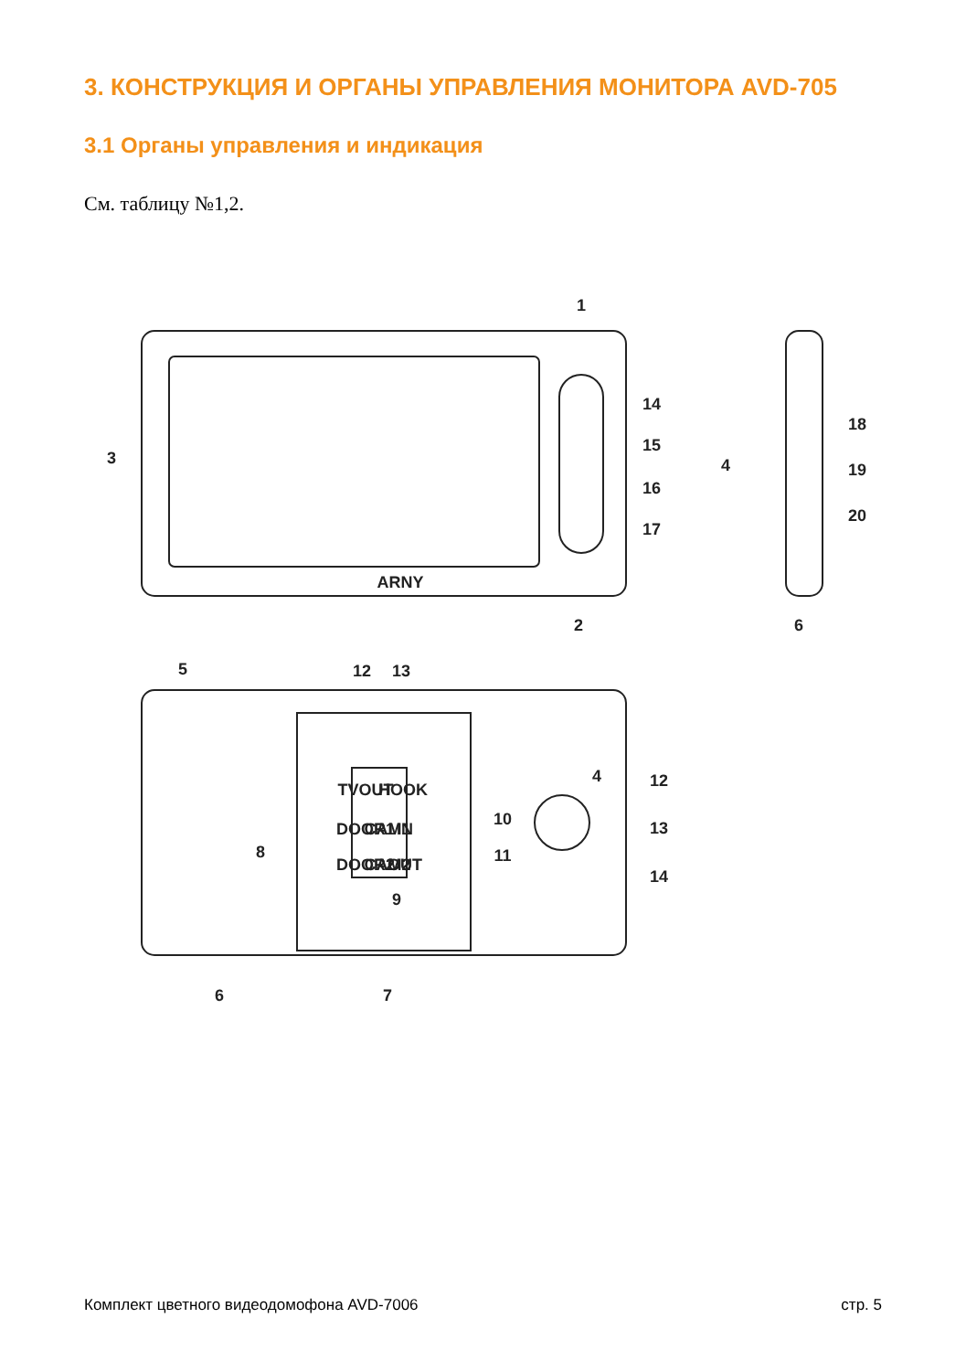3. КОНСТРУКЦИЯ И ОРГАНЫ УПРАВЛЕНИЯ МОНИТОРА AVD-705
3.1 Органы управления и индикация
См. таблицу №1,2.
ARNY
1
2
3
4
6
14
15
16
17
18
19
20
5
12
13
4
12
13
14
8
9
10
11
6
7
TVOUT
HOOK
DOOR1
CAM1
IN
DOOR2
CAM2
OUT
Комплект цветного видеодомофона AVD-7006 стр. 5